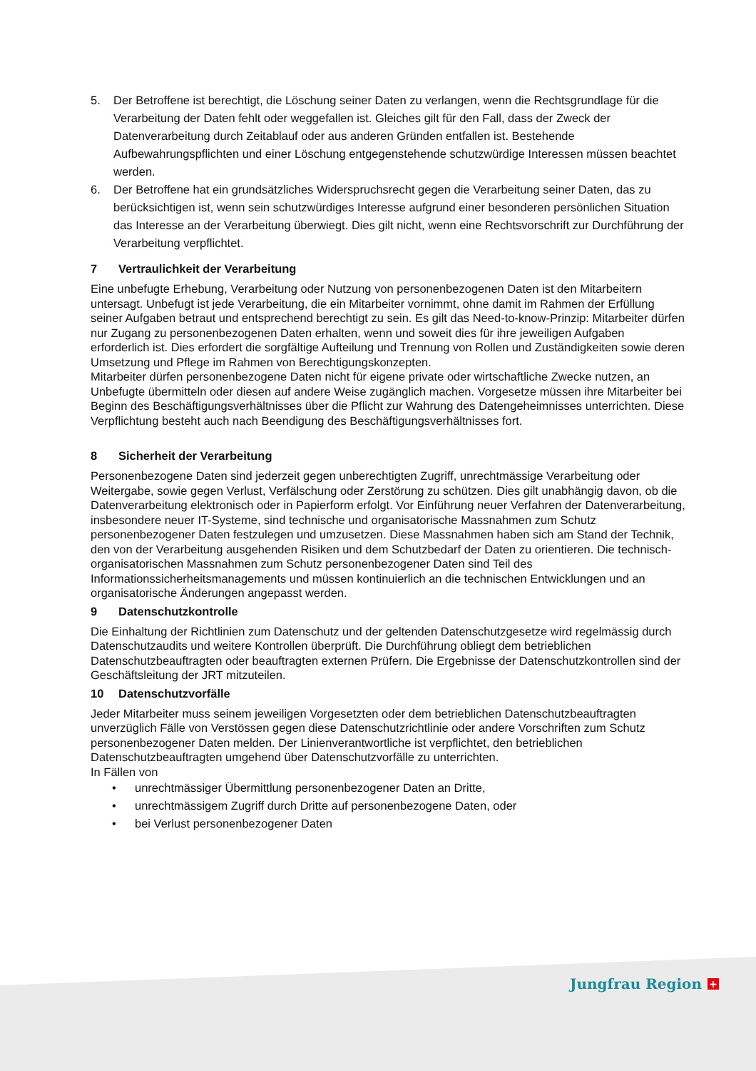5. Der Betroffene ist berechtigt, die Löschung seiner Daten zu verlangen, wenn die Rechtsgrundlage für die Verarbeitung der Daten fehlt oder weggefallen ist. Gleiches gilt für den Fall, dass der Zweck der Datenverarbeitung durch Zeitablauf oder aus anderen Gründen entfallen ist. Bestehende Aufbewahrungspflichten und einer Löschung entgegenstehende schutzwürdige Interessen müssen beachtet werden.
6. Der Betroffene hat ein grundsätzliches Widerspruchsrecht gegen die Verarbeitung seiner Daten, das zu berücksichtigen ist, wenn sein schutzwürdiges Interesse aufgrund einer besonderen persönlichen Situation das Interesse an der Verarbeitung überwiegt. Dies gilt nicht, wenn eine Rechtsvorschrift zur Durchführung der Verarbeitung verpflichtet.
7 Vertraulichkeit der Verarbeitung
Eine unbefugte Erhebung, Verarbeitung oder Nutzung von personenbezogenen Daten ist den Mitarbeitern untersagt. Unbefugt ist jede Verarbeitung, die ein Mitarbeiter vornimmt, ohne damit im Rahmen der Erfüllung seiner Aufgaben betraut und entsprechend berechtigt zu sein. Es gilt das Need-to-know-Prinzip: Mitarbeiter dürfen nur Zugang zu personenbezogenen Daten erhalten, wenn und soweit dies für ihre jeweiligen Aufgaben erforderlich ist. Dies erfordert die sorgfältige Aufteilung und Trennung von Rollen und Zuständigkeiten sowie deren Umsetzung und Pflege im Rahmen von Berechtigungskonzepten.
Mitarbeiter dürfen personenbezogene Daten nicht für eigene private oder wirtschaftliche Zwecke nutzen, an Unbefugte übermitteln oder diesen auf andere Weise zugänglich machen. Vorgesetze müssen ihre Mitarbeiter bei Beginn des Beschäftigungsverhältnisses über die Pflicht zur Wahrung des Datengeheimnisses unterrichten. Diese Verpflichtung besteht auch nach Beendigung des Beschäftigungsverhältnisses fort.
8 Sicherheit der Verarbeitung
Personenbezogene Daten sind jederzeit gegen unberechtigten Zugriff, unrechtmässige Verarbeitung oder Weitergabe, sowie gegen Verlust, Verfälschung oder Zerstörung zu schützen. Dies gilt unabhängig davon, ob die Datenverarbeitung elektronisch oder in Papierform erfolgt. Vor Einführung neuer Verfahren der Datenverarbeitung, insbesondere neuer IT-Systeme, sind technische und organisatorische Massnahmen zum Schutz personenbezogener Daten festzulegen und umzusetzen. Diese Massnahmen haben sich am Stand der Technik, den von der Verarbeitung ausgehenden Risiken und dem Schutzbedarf der Daten zu orientieren. Die technisch-organisatorischen Massnahmen zum Schutz personenbezogener Daten sind Teil des Informationssicherheitsmanagements und müssen kontinuierlich an die technischen Entwicklungen und an organisatorische Änderungen angepasst werden.
9 Datenschutzkontrolle
Die Einhaltung der Richtlinien zum Datenschutz und der geltenden Datenschutzgesetze wird regelmässig durch Datenschutzaudits und weitere Kontrollen überprüft. Die Durchführung obliegt dem betrieblichen Datenschutzbeauftragten oder beauftragten externen Prüfern. Die Ergebnisse der Datenschutzkontrollen sind der Geschäftsleitung der JRT mitzuteilen.
10 Datenschutzvorfälle
Jeder Mitarbeiter muss seinem jeweiligen Vorgesetzten oder dem betrieblichen Datenschutzbeauftragten unverzüglich Fälle von Verstössen gegen diese Datenschutzrichtlinie oder andere Vorschriften zum Schutz personenbezogener Daten melden. Der Linienverantwortliche ist verpflichtet, den betrieblichen Datenschutzbeauftragten umgehend über Datenschutzvorfälle zu unterrichten.
In Fällen von
• unrechtmässiger Übermittlung personenbezogener Daten an Dritte,
• unrechtmässigem Zugriff durch Dritte auf personenbezogene Daten, oder
• bei Verlust personenbezogener Daten
Jungfrau Region +